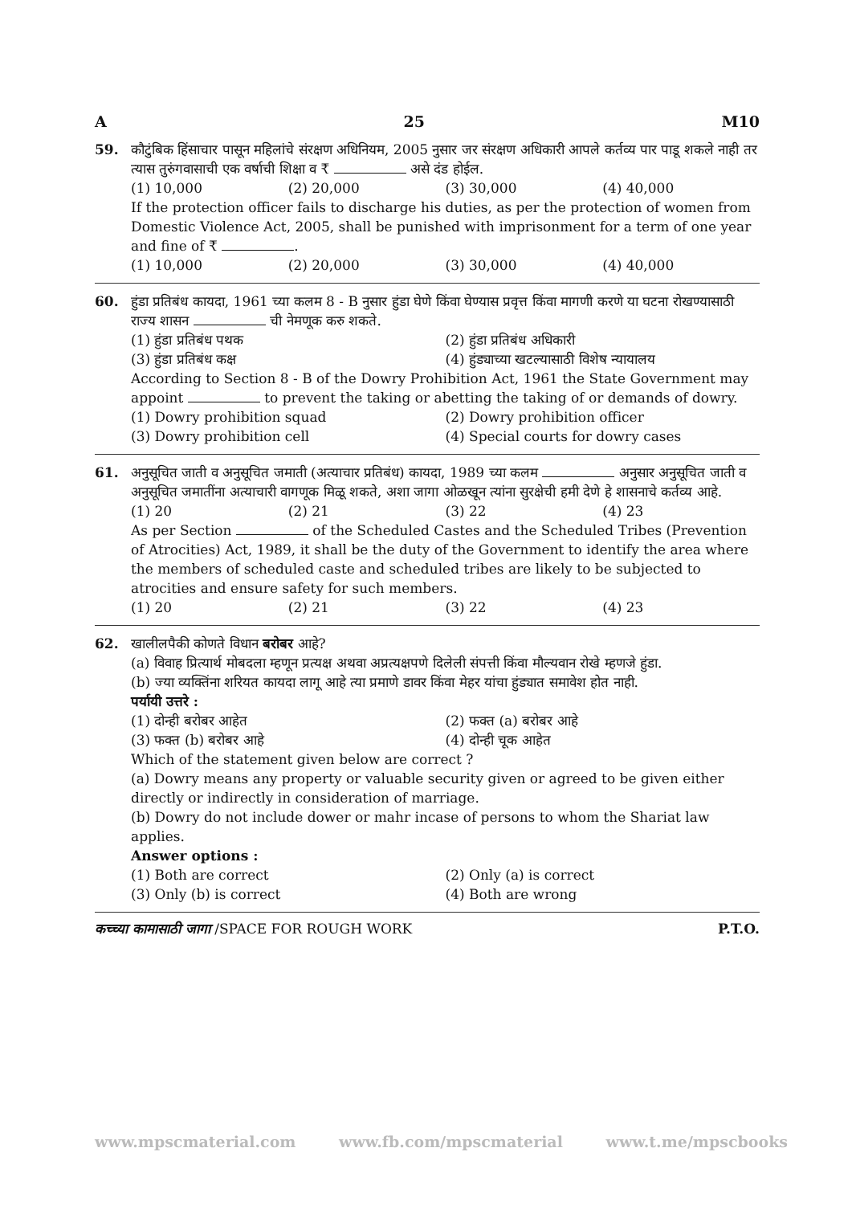A 25 M10
59. कौटुंबिक हिंसाचार पासून महिलांचे संरक्षण अधिनियम, 2005 नुसार जर संरक्षण अधिकारी आपले कर्तव्य पार पाडू शकले नाही तर त्यास तुरुंगवासाची एक वर्षाची शिक्षा व ₹ असे दंड होईल.
(1) 10,000 (2) 20,000 (3) 30,000 (4) 40,000
If the protection officer fails to discharge his duties, as per the protection of women from Domestic Violence Act, 2005, shall be punished with imprisonment for a term of one year and fine of ₹ .
(1) 10,000 (2) 20,000 (3) 30,000 (4) 40,000
60. हुंडा प्रतिबंध कायदा, 1961 च्या कलम 8 - B नुसार हुंडा घेणे किंवा घेण्यास प्रवृत्त किंवा मागणी करणे या घटना रोखण्यासाठी राज्य शासन ची नेमणूक करु शकते.
(1) हुंडा प्रतिबंध पथक (2) हुंडा प्रतिबंध अधिकारी (3) हुंडा प्रतिबंध कक्ष (4) हुंड्याच्या खटल्यासाठी विशेष न्यायालय
According to Section 8 - B of the Dowry Prohibition Act, 1961 the State Government may appoint to prevent the taking or abetting the taking of or demands of dowry.
(1) Dowry prohibition squad (2) Dowry prohibition officer (3) Dowry prohibition cell (4) Special courts for dowry cases
61. अनुसूचित जाती व अनुसूचित जमाती (अत्याचार प्रतिबंध) कायदा, 1989 च्या कलम अनुसार अनुसूचित जाती व अनुसूचित जमातींना अत्याचारी वागणूक मिळू शकते, अशा जागा ओळखून त्यांना सुरक्षेची हमी देणे हे शासनाचे कर्तव्य आहे.
(1) 20 (2) 21 (3) 22 (4) 23
As per Section of the Scheduled Castes and the Scheduled Tribes (Prevention of Atrocities) Act, 1989, it shall be the duty of the Government to identify the area where the members of scheduled caste and scheduled tribes are likely to be subjected to atrocities and ensure safety for such members.
(1) 20 (2) 21 (3) 22 (4) 23
62. खालीलपैकी कोणते विधान बरोबर आहे?
(a) विवाह प्रित्यार्थ मोबदला म्हणून प्रत्यक्ष अथवा अप्रत्यक्षपणे दिलेली संपत्ती किंवा मौल्यवान रोखे म्हणजे हुंडा.
(b) ज्या व्यक्तिंना शरियत कायदा लागू आहे त्या प्रमाणे डावर किंवा मेहर यांचा हुंड्यात समावेश होत नाही.
पर्यायी उत्तरे :
(1) दोन्ही बरोबर आहेत (2) फक्त (a) बरोबर आहे (3) फक्त (b) बरोबर आहे (4) दोन्ही चूक आहेत
Which of the statement given below are correct ?
(a) Dowry means any property or valuable security given or agreed to be given either directly or indirectly in consideration of marriage.
(b) Dowry do not include dower or mahr incase of persons to whom the Shariat law applies.
Answer options :
(1) Both are correct (2) Only (a) is correct (3) Only (b) is correct (4) Both are wrong
कच्च्या कामासाठी जागा /SPACE FOR ROUGH WORK P.T.O.
www.mpscmaterial.com www.fb.com/mpscmaterial www.t.me/mpscbooks